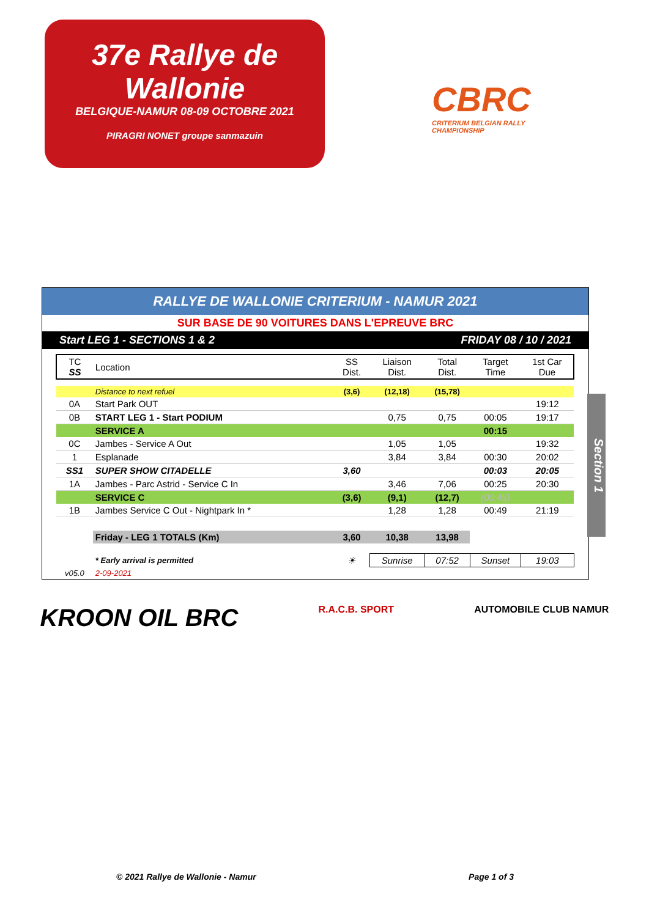37e Rallye de Wallonie
BELGIQUE-NAMUR 08-09 OCTOBRE 2021
PIRAGRI NONET groupe sanmazuin
CBRC
CRITERIUM BELGIAN RALLY CHAMPIONSHIP
RALLYE DE WALLONIE CRITERIUM - NAMUR 2021
SUR BASE DE 90 VOITURES DANS L'EPREUVE BRC
Start LEG 1 - SECTIONS 1 & 2 FRIDAY 08 / 10 / 2021
| TC SS | Location | SS Dist. | Liaison Dist. | Total Dist. | Target Time | 1st Car Due |
| --- | --- | --- | --- | --- | --- | --- |
| | Distance to next refuel | (3,6) | (12,18) | (15,78) | | |
| 0A | Start Park OUT | | | | | 19:12 |
| 0B | START LEG 1 - Start PODIUM | | 0,75 | 0,75 | 00:05 | 19:17 |
| | SERVICE A | | | | 00:15 | |
| 0C | Jambes - Service A Out | | 1,05 | 1,05 | | 19:32 |
| 1 | Esplanade | | 3,84 | 3,84 | 00:30 | 20:02 |
| SS1 | SUPER SHOW CITADELLE | 3,60 | | | 00:03 | 20:05 |
| 1A | Jambes - Parc Astrid - Service C In | | 3,46 | 7,06 | 00:25 | 20:30 |
| | SERVICE C | (3,6) | (9,1) | (12,7) | (00:45) | |
| 1B | Jambes Service C Out - Nightpark In * | | 1,28 | 1,28 | 00:49 | 21:19 |
| | Friday - LEG 1 TOTALS (Km) | 3,60 | 10,38 | 13,98 | | |
| | * Early arrival is permitted | ☀ | Sunrise | 07:52 | Sunset | 19:03 |
| v05.0 | 2-09-2021 | | | | | |
Section 1
KROON OIL BRC
R.A.C.B. SPORT AUTOMOBILE CLUB NAMUR
© 2021 Rallye de Wallonie - Namur Page 1 of 3